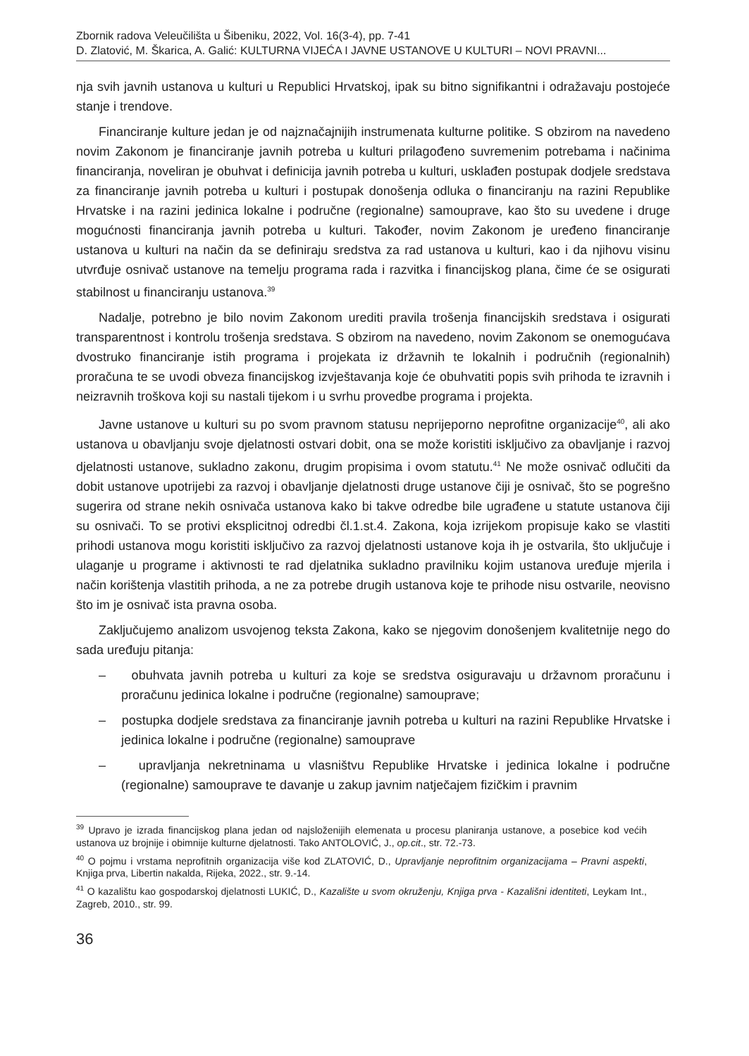Zbornik radova Veleučilišta u Šibeniku, 2022, Vol. 16(3-4), pp. 7-41
D. Zlatović, M. Škarica, A. Galić: KULTURNA VIJEĆA I JAVNE USTANOVE U KULTURI – NOVI PRAVNI...
nja svih javnih ustanova u kulturi u Republici Hrvatskoj, ipak su bitno signifikantni i odražavaju postojeće stanje i trendove.
Financiranje kulture jedan je od najznačajnijih instrumenata kulturne politike. S obzirom na navedeno novim Zakonom je financiranje javnih potreba u kulturi prilagođeno suvremenim potrebama i načinima financiranja, noveliran je obuhvat i definicija javnih potreba u kulturi, usklađen postupak dodjele sredstava za financiranje javnih potreba u kulturi i postupak donošenja odluka o financiranju na razini Republike Hrvatske i na razini jedinica lokalne i područne (regionalne) samouprave, kao što su uvedene i druge mogućnosti financiranja javnih potreba u kulturi. Također, novim Zakonom je uređeno financiranje ustanova u kulturi na način da se definiraju sredstva za rad ustanova u kulturi, kao i da njihovu visinu utvrđuje osnivač ustanove na temelju programa rada i razvitka i financijskog plana, čime će se osigurati stabilnost u financiranju ustanova.<sup>39</sup>
Nadalje, potrebno je bilo novim Zakonom urediti pravila trošenja financijskih sredstava i osigurati transparentnost i kontrolu trošenja sredstava. S obzirom na navedeno, novim Zakonom se onemogućava dvostruko financiranje istih programa i projekata iz državnih te lokalnih i područnih (regionalnih) proračuna te se uvodi obveza financijskog izvještavanja koje će obuhvatiti popis svih prihoda te izravnih i neizravnih troškova koji su nastali tijekom i u svrhu provedbe programa i projekta.
Javne ustanove u kulturi su po svom pravnom statusu neprijeporno neprofitne organizacije<sup>40</sup>, ali ako ustanova u obavljanju svoje djelatnosti ostvari dobit, ona se može koristiti isključivo za obavljanje i razvoj djelatnosti ustanove, sukladno zakonu, drugim propisima i ovom statutu.<sup>41</sup> Ne može osnivač odlučiti da dobit ustanove upotrijebi za razvoj i obavljanje djelatnosti druge ustanove čiji je osnivač, što se pogrešno sugerira od strane nekih osnivača ustanova kako bi takve odredbe bile ugrađene u statute ustanova čiji su osnivači. To se protivi eksplicitnoj odredbi čl.1.st.4. Zakona, koja izrijekom propisuje kako se vlastiti prihodi ustanova mogu koristiti isključivo za razvoj djelatnosti ustanove koja ih je ostvarila, što uključuje i ulaganje u programe i aktivnosti te rad djelatnika sukladno pravilniku kojim ustanova uređuje mjerila i način korištenja vlastitih prihoda, a ne za potrebe drugih ustanova koje te prihode nisu ostvarile, neovisno što im je osnivač ista pravna osoba.
Zaključujemo analizom usvojenog teksta Zakona, kako se njegovim donošenjem kvalitetnije nego do sada uređuju pitanja:
– obuhvata javnih potreba u kulturi za koje se sredstva osiguravaju u državnom proračunu i proračunu jedinica lokalne i područne (regionalne) samouprave;
– postupka dodjele sredstava za financiranje javnih potreba u kulturi na razini Republike Hrvatske i jedinica lokalne i područne (regionalne) samouprave
– upravljanja nekretninama u vlasništvu Republike Hrvatske i jedinica lokalne i područne (regionalne) samouprave te davanje u zakup javnim natječajem fizičkim i pravnim
<sup>39</sup> Upravo je izrada financijskog plana jedan od najsloženijih elemenata u procesu planiranja ustanove, a posebice kod većih ustanova uz brojnije i obimnije kulturne djelatnosti. Tako ANTOLOVIĆ, J., op.cit., str. 72.-73.
<sup>40</sup> O pojmu i vrstama neprofitnih organizacija više kod ZLATOVIĆ, D., Upravljanje neprofitnim organizacijama – Pravni aspekti, Knjiga prva, Libertin nakalda, Rijeka, 2022., str. 9.-14.
<sup>41</sup> O kazalištu kao gospodarskoj djelatnosti LUKIĆ, D., Kazalište u svom okruženju, Knjiga prva - Kazališni identiteti, Leykam Int., Zagreb, 2010., str. 99.
36